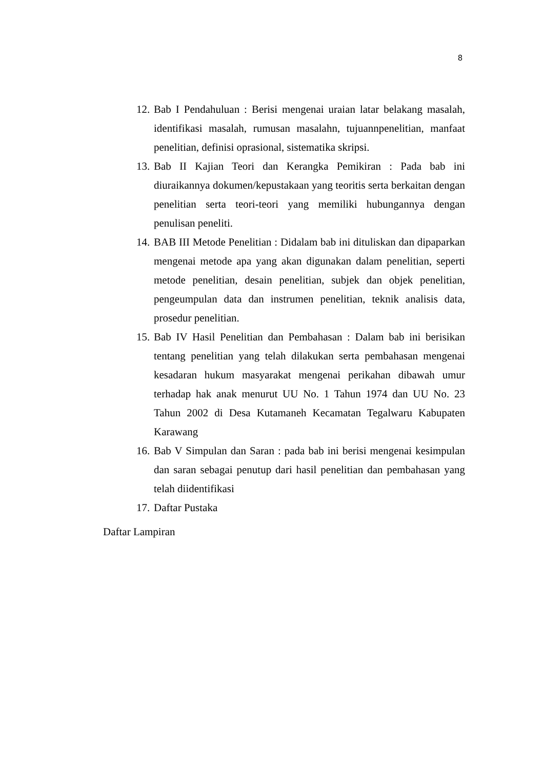8
12. Bab I Pendahuluan : Berisi mengenai uraian latar belakang masalah, identifikasi masalah, rumusan masalahn, tujuannpenelitian, manfaat penelitian, definisi oprasional, sistematika skripsi.
13. Bab II Kajian Teori dan Kerangka Pemikiran : Pada bab ini diuraikannya dokumen/kepustakaan yang teoritis serta berkaitan dengan penelitian serta teori-teori yang memiliki hubungannya dengan penulisan peneliti.
14. BAB III Metode Penelitian : Didalam bab ini dituliskan dan dipaparkan mengenai metode apa yang akan digunakan dalam penelitian, seperti metode penelitian, desain penelitian, subjek dan objek penelitian, pengeumpulan data dan instrumen penelitian, teknik analisis data, prosedur penelitian.
15. Bab IV Hasil Penelitian dan Pembahasan : Dalam bab ini berisikan tentang penelitian yang telah dilakukan serta pembahasan mengenai kesadaran hukum masyarakat mengenai perikahan dibawah umur terhadap hak anak menurut UU No. 1 Tahun 1974 dan UU No. 23 Tahun 2002 di Desa Kutamaneh Kecamatan Tegalwaru Kabupaten Karawang
16. Bab V Simpulan dan Saran : pada bab ini berisi mengenai kesimpulan dan saran sebagai penutup dari hasil penelitian dan pembahasan yang telah diidentifikasi
17. Daftar Pustaka
Daftar Lampiran